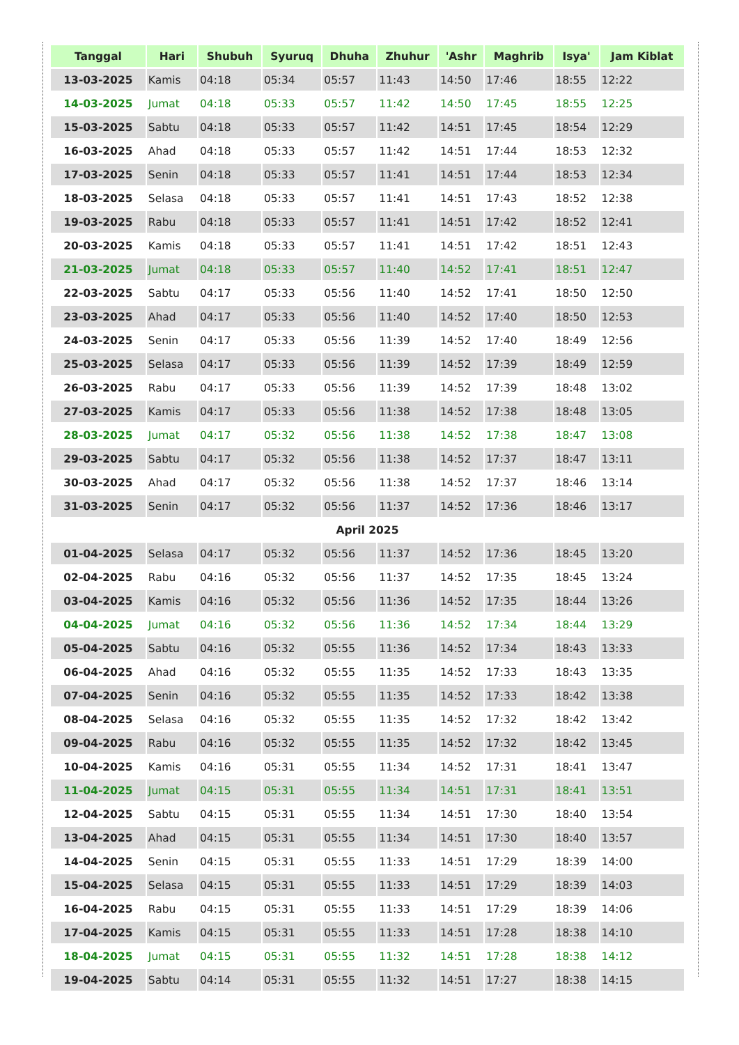| Tanggal | Hari | Shubuh | Syuruq | Dhuha | Zhuhur | 'Ashr | Maghrib | Isya' | Jam Kiblat |
| --- | --- | --- | --- | --- | --- | --- | --- | --- | --- |
| 13-03-2025 | Kamis | 04:18 | 05:34 | 05:57 | 11:43 | 14:50 | 17:46 | 18:55 | 12:22 |
| 14-03-2025 | Jumat | 04:18 | 05:33 | 05:57 | 11:42 | 14:50 | 17:45 | 18:55 | 12:25 |
| 15-03-2025 | Sabtu | 04:18 | 05:33 | 05:57 | 11:42 | 14:51 | 17:45 | 18:54 | 12:29 |
| 16-03-2025 | Ahad | 04:18 | 05:33 | 05:57 | 11:42 | 14:51 | 17:44 | 18:53 | 12:32 |
| 17-03-2025 | Senin | 04:18 | 05:33 | 05:57 | 11:41 | 14:51 | 17:44 | 18:53 | 12:34 |
| 18-03-2025 | Selasa | 04:18 | 05:33 | 05:57 | 11:41 | 14:51 | 17:43 | 18:52 | 12:38 |
| 19-03-2025 | Rabu | 04:18 | 05:33 | 05:57 | 11:41 | 14:51 | 17:42 | 18:52 | 12:41 |
| 20-03-2025 | Kamis | 04:18 | 05:33 | 05:57 | 11:41 | 14:51 | 17:42 | 18:51 | 12:43 |
| 21-03-2025 | Jumat | 04:18 | 05:33 | 05:57 | 11:40 | 14:52 | 17:41 | 18:51 | 12:47 |
| 22-03-2025 | Sabtu | 04:17 | 05:33 | 05:56 | 11:40 | 14:52 | 17:41 | 18:50 | 12:50 |
| 23-03-2025 | Ahad | 04:17 | 05:33 | 05:56 | 11:40 | 14:52 | 17:40 | 18:50 | 12:53 |
| 24-03-2025 | Senin | 04:17 | 05:33 | 05:56 | 11:39 | 14:52 | 17:40 | 18:49 | 12:56 |
| 25-03-2025 | Selasa | 04:17 | 05:33 | 05:56 | 11:39 | 14:52 | 17:39 | 18:49 | 12:59 |
| 26-03-2025 | Rabu | 04:17 | 05:33 | 05:56 | 11:39 | 14:52 | 17:39 | 18:48 | 13:02 |
| 27-03-2025 | Kamis | 04:17 | 05:33 | 05:56 | 11:38 | 14:52 | 17:38 | 18:48 | 13:05 |
| 28-03-2025 | Jumat | 04:17 | 05:32 | 05:56 | 11:38 | 14:52 | 17:38 | 18:47 | 13:08 |
| 29-03-2025 | Sabtu | 04:17 | 05:32 | 05:56 | 11:38 | 14:52 | 17:37 | 18:47 | 13:11 |
| 30-03-2025 | Ahad | 04:17 | 05:32 | 05:56 | 11:38 | 14:52 | 17:37 | 18:46 | 13:14 |
| 31-03-2025 | Senin | 04:17 | 05:32 | 05:56 | 11:37 | 14:52 | 17:36 | 18:46 | 13:17 |
| April 2025 | | | | | | | | | |
| 01-04-2025 | Selasa | 04:17 | 05:32 | 05:56 | 11:37 | 14:52 | 17:36 | 18:45 | 13:20 |
| 02-04-2025 | Rabu | 04:16 | 05:32 | 05:56 | 11:37 | 14:52 | 17:35 | 18:45 | 13:24 |
| 03-04-2025 | Kamis | 04:16 | 05:32 | 05:56 | 11:36 | 14:52 | 17:35 | 18:44 | 13:26 |
| 04-04-2025 | Jumat | 04:16 | 05:32 | 05:56 | 11:36 | 14:52 | 17:34 | 18:44 | 13:29 |
| 05-04-2025 | Sabtu | 04:16 | 05:32 | 05:55 | 11:36 | 14:52 | 17:34 | 18:43 | 13:33 |
| 06-04-2025 | Ahad | 04:16 | 05:32 | 05:55 | 11:35 | 14:52 | 17:33 | 18:43 | 13:35 |
| 07-04-2025 | Senin | 04:16 | 05:32 | 05:55 | 11:35 | 14:52 | 17:33 | 18:42 | 13:38 |
| 08-04-2025 | Selasa | 04:16 | 05:32 | 05:55 | 11:35 | 14:52 | 17:32 | 18:42 | 13:42 |
| 09-04-2025 | Rabu | 04:16 | 05:32 | 05:55 | 11:35 | 14:52 | 17:32 | 18:42 | 13:45 |
| 10-04-2025 | Kamis | 04:16 | 05:31 | 05:55 | 11:34 | 14:52 | 17:31 | 18:41 | 13:47 |
| 11-04-2025 | Jumat | 04:15 | 05:31 | 05:55 | 11:34 | 14:51 | 17:31 | 18:41 | 13:51 |
| 12-04-2025 | Sabtu | 04:15 | 05:31 | 05:55 | 11:34 | 14:51 | 17:30 | 18:40 | 13:54 |
| 13-04-2025 | Ahad | 04:15 | 05:31 | 05:55 | 11:34 | 14:51 | 17:30 | 18:40 | 13:57 |
| 14-04-2025 | Senin | 04:15 | 05:31 | 05:55 | 11:33 | 14:51 | 17:29 | 18:39 | 14:00 |
| 15-04-2025 | Selasa | 04:15 | 05:31 | 05:55 | 11:33 | 14:51 | 17:29 | 18:39 | 14:03 |
| 16-04-2025 | Rabu | 04:15 | 05:31 | 05:55 | 11:33 | 14:51 | 17:29 | 18:39 | 14:06 |
| 17-04-2025 | Kamis | 04:15 | 05:31 | 05:55 | 11:33 | 14:51 | 17:28 | 18:38 | 14:10 |
| 18-04-2025 | Jumat | 04:15 | 05:31 | 05:55 | 11:32 | 14:51 | 17:28 | 18:38 | 14:12 |
| 19-04-2025 | Sabtu | 04:14 | 05:31 | 05:55 | 11:32 | 14:51 | 17:27 | 18:38 | 14:15 |